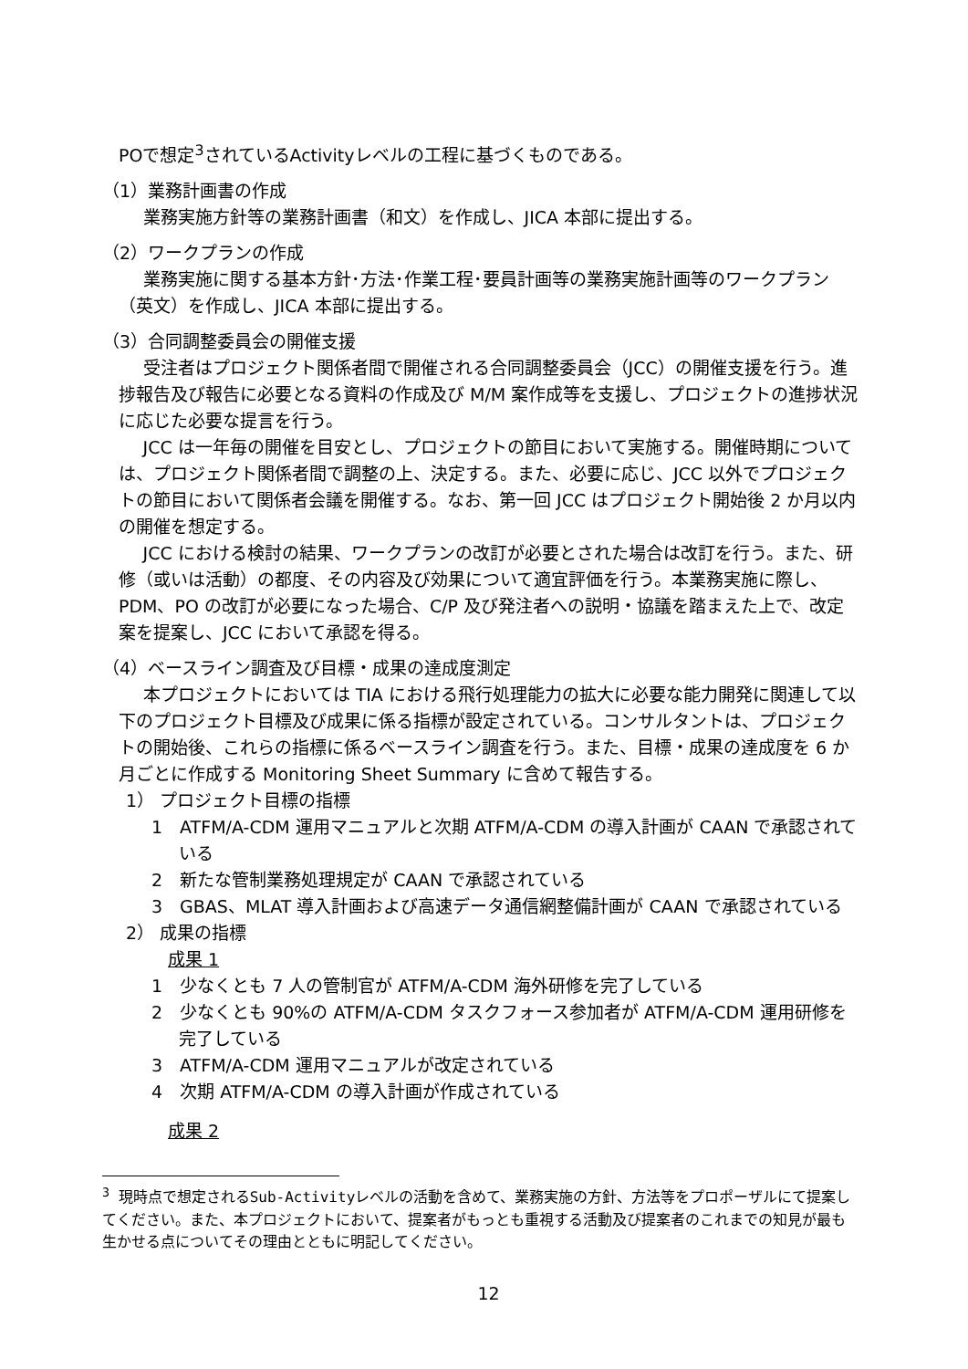POで想定<sup>3</sup>されているActivityレベルの工程に基づくものである。
（1）業務計画書の作成
業務実施方針等の業務計画書（和文）を作成し、JICA 本部に提出する。
（2）ワークプランの作成
業務実施に関する基本方針･方法･作業工程･要員計画等の業務実施計画等のワークプラン（英文）を作成し、JICA 本部に提出する。
（3）合同調整委員会の開催支援
受注者はプロジェクト関係者間で開催される合同調整委員会（JCC）の開催支援を行う。進捗報告及び報告に必要となる資料の作成及び M/M 案作成等を支援し、プロジェクトの進捗状況に応じた必要な提言を行う。
JCC は一年毎の開催を目安とし、プロジェクトの節目において実施する。開催時期については、プロジェクト関係者間で調整の上、決定する。また、必要に応じ、JCC 以外でプロジェクトの節目において関係者会議を開催する。なお、第一回 JCC はプロジェクト開始後 2 か月以内の開催を想定する。
JCC における検討の結果、ワークプランの改訂が必要とされた場合は改訂を行う。また、研修（或いは活動）の都度、その内容及び効果について適宜評価を行う。本業務実施に際し、PDM、PO の改訂が必要になった場合、C/P 及び発注者への説明・協議を踏まえた上で、改定案を提案し、JCC において承認を得る。
（4）ベースライン調査及び目標・成果の達成度測定
本プロジェクトにおいては TIA における飛行処理能力の拡大に必要な能力開発に関連して以下のプロジェクト目標及び成果に係る指標が設定されている。コンサルタントは、プロジェクトの開始後、これらの指標に係るベースライン調査を行う。また、目標・成果の達成度を 6 か月ごとに作成する Monitoring Sheet Summary に含めて報告する。
1） プロジェクト目標の指標
1　ATFM/A-CDM 運用マニュアルと次期 ATFM/A-CDM の導入計画が CAAN で承認されている
2　新たな管制業務処理規定が CAAN で承認されている
3　GBAS、MLAT 導入計画および高速データ通信網整備計画が CAAN で承認されている
2） 成果の指標
成果 1
1　少なくとも 7 人の管制官が ATFM/A-CDM 海外研修を完了している
2　少なくとも 90%の ATFM/A-CDM タスクフォース参加者が ATFM/A-CDM 運用研修を完了している
3　ATFM/A-CDM 運用マニュアルが改定されている
4　次期 ATFM/A-CDM の導入計画が作成されている
成果 2
<sup>3</sup> 現時点で想定されるSub-Activityレベルの活動を含めて、業務実施の方針、方法等をプロポーザルにて提案してください。また、本プロジェクトにおいて、提案者がもっとも重視する活動及び提案者のこれまでの知見が最も生かせる点についてその理由とともに明記してください。
12